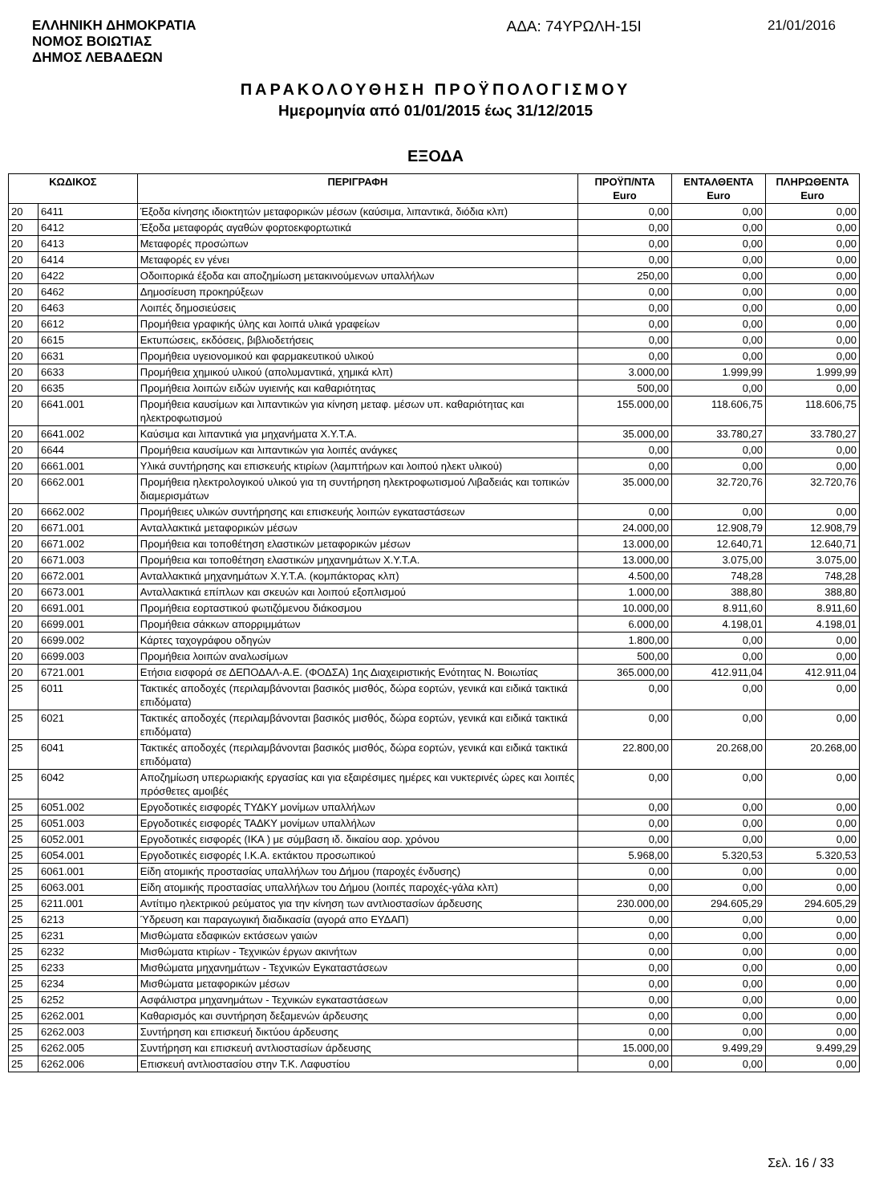ΕΛΛΗΝΙΚΗ ΔΗΜΟΚΡΑΤΙΑ
ΝΟΜΟΣ ΒΟΙΩΤΙΑΣ
ΔΗΜΟΣ ΛΕΒΑΔΕΩΝ
ΑΔΑ: 74ΥΡΩΛΗ-15Ι 21/01/2016
ΠΑΡΑΚΟΛΟΥΘΗΣΗ ΠΡΟΫΠΟΛΟΓΙΣΜΟΥ
Ημερομηνία από 01/01/2015 έως 31/12/2015
ΕΞΟΔΑ
| ΚΩΔΙΚΟΣ | | ΠΕΡΙΓΡΑΦΗ | ΠΡΟΫΠ/ΝΤΑ Euro | ΕΝΤΑΛΘΕΝΤΑ Euro | ΠΛΗΡΩΘΕΝΤΑ Euro |
| --- | --- | --- | --- | --- | --- |
| 20 | 6411 | Έξοδα κίνησης ιδιοκτητών μεταφορικών μέσων (καύσιμα, λιπαντικά, διόδια κλπ) | 0,00 | 0,00 | 0,00 |
| 20 | 6412 | Έξοδα μεταφοράς αγαθών φορτοεκφορτωτικά | 0,00 | 0,00 | 0,00 |
| 20 | 6413 | Μεταφορές προσώπων | 0,00 | 0,00 | 0,00 |
| 20 | 6414 | Μεταφορές εν γένει | 0,00 | 0,00 | 0,00 |
| 20 | 6422 | Οδοιπορικά έξοδα και αποζημίωση μετακινούμενων υπαλλήλων | 250,00 | 0,00 | 0,00 |
| 20 | 6462 | Δημοσίευση προκηρύξεων | 0,00 | 0,00 | 0,00 |
| 20 | 6463 | Λοιπές δημοσιεύσεις | 0,00 | 0,00 | 0,00 |
| 20 | 6612 | Προμήθεια γραφικής ύλης και λοιπά υλικά γραφείων | 0,00 | 0,00 | 0,00 |
| 20 | 6615 | Εκτυπώσεις, εκδόσεις, βιβλιοδετήσεις | 0,00 | 0,00 | 0,00 |
| 20 | 6631 | Προμήθεια υγειονομικού και φαρμακευτικού υλικού | 0,00 | 0,00 | 0,00 |
| 20 | 6633 | Προμήθεια χημικού υλικού (απολυμαντικά, χημικά κλπ) | 3.000,00 | 1.999,99 | 1.999,99 |
| 20 | 6635 | Προμήθεια λοιπών ειδών υγιεινής και καθαριότητας | 500,00 | 0,00 | 0,00 |
| 20 | 6641.001 | Προμήθεια καυσίμων και λιπαντικών για κίνηση μεταφ. μέσων υπ. καθαριότητας και ηλεκτροφωτισμού | 155.000,00 | 118.606,75 | 118.606,75 |
| 20 | 6641.002 | Καύσιμα και λιπαντικά για μηχανήματα Χ.Υ.Τ.Α. | 35.000,00 | 33.780,27 | 33.780,27 |
| 20 | 6644 | Προμήθεια καυσίμων και λιπαντικών για λοιπές ανάγκες | 0,00 | 0,00 | 0,00 |
| 20 | 6661.001 | Υλικά συντήρησης και επισκευής κτιρίων (λαμπτήρων και λοιπού ηλεκτ υλικού) | 0,00 | 0,00 | 0,00 |
| 20 | 6662.001 | Προμήθεια ηλεκτρολογικού υλικού για τη συντήρηση ηλεκτροφωτισμού Λιβαδειάς και τοπικών διαμερισμάτων | 35.000,00 | 32.720,76 | 32.720,76 |
| 20 | 6662.002 | Προμήθειες υλικών συντήρησης και επισκευής λοιπών εγκαταστάσεων | 0,00 | 0,00 | 0,00 |
| 20 | 6671.001 | Ανταλλακτικά μεταφορικών μέσων | 24.000,00 | 12.908,79 | 12.908,79 |
| 20 | 6671.002 | Προμήθεια και τοποθέτηση ελαστικών μεταφορικών μέσων | 13.000,00 | 12.640,71 | 12.640,71 |
| 20 | 6671.003 | Προμήθεια και τοποθέτηση ελαστικών μηχανημάτων Χ.Υ.Τ.Α. | 13.000,00 | 3.075,00 | 3.075,00 |
| 20 | 6672.001 | Ανταλλακτικά μηχανημάτων Χ.Υ.Τ.Α. (κομπάκτορας κλπ) | 4.500,00 | 748,28 | 748,28 |
| 20 | 6673.001 | Ανταλλακτικά επίπλων και σκευών και λοιπού εξοπλισμού | 1.000,00 | 388,80 | 388,80 |
| 20 | 6691.001 | Προμήθεια εορταστικού φωτιζόμενου διάκοσμου | 10.000,00 | 8.911,60 | 8.911,60 |
| 20 | 6699.001 | Προμήθεια σάκκων απορριμμάτων | 6.000,00 | 4.198,01 | 4.198,01 |
| 20 | 6699.002 | Κάρτες ταχογράφου οδηγών | 1.800,00 | 0,00 | 0,00 |
| 20 | 6699.003 | Προμήθεια λοιπών αναλωσίμων | 500,00 | 0,00 | 0,00 |
| 20 | 6721.001 | Ετήσια εισφορά σε ΔΕΠΟΔΑΛ-Α.Ε. (ΦΟΔΣΑ) 1ης Διαχειριστικής Ενότητας Ν. Βοιωτίας | 365.000,00 | 412.911,04 | 412.911,04 |
| 25 | 6011 | Τακτικές αποδοχές (περιλαμβάνονται βασικός μισθός, δώρα εορτών, γενικά και ειδικά τακτικά επιδόματα) | 0,00 | 0,00 | 0,00 |
| 25 | 6021 | Τακτικές αποδοχές (περιλαμβάνονται βασικός μισθός, δώρα εορτών, γενικά και ειδικά τακτικά επιδόματα) | 0,00 | 0,00 | 0,00 |
| 25 | 6041 | Τακτικές αποδοχές (περιλαμβάνονται βασικός μισθός, δώρα εορτών, γενικά και ειδικά τακτικά επιδόματα) | 22.800,00 | 20.268,00 | 20.268,00 |
| 25 | 6042 | Αποζημίωση υπερωριακής εργασίας και για εξαιρέσιμες ημέρες και νυκτερινές ώρες και λοιπές πρόσθετες αμοιβές | 0,00 | 0,00 | 0,00 |
| 25 | 6051.002 | Εργοδοτικές εισφορές ΤΥΔΚΥ μονίμων υπαλλήλων | 0,00 | 0,00 | 0,00 |
| 25 | 6051.003 | Εργοδοτικές εισφορές ΤΑΔΚΥ μονίμων υπαλλήλων | 0,00 | 0,00 | 0,00 |
| 25 | 6052.001 | Εργοδοτικές εισφορές (ΙΚΑ ) με σύμβαση ιδ. δικαίου αορ. χρόνου | 0,00 | 0,00 | 0,00 |
| 25 | 6054.001 | Εργοδοτικές εισφορές Ι.Κ.Α. εκτάκτου προσωπικού | 5.968,00 | 5.320,53 | 5.320,53 |
| 25 | 6061.001 | Είδη ατομικής προστασίας υπαλλήλων του Δήμου (παροχές ένδυσης) | 0,00 | 0,00 | 0,00 |
| 25 | 6063.001 | Είδη ατομικής προστασίας υπαλλήλων του Δήμου (λοιπές παροχές-γάλα κλπ) | 0,00 | 0,00 | 0,00 |
| 25 | 6211.001 | Αντίτιμο ηλεκτρικού ρεύματος για την κίνηση των αντλιοστασίων άρδευσης | 230.000,00 | 294.605,29 | 294.605,29 |
| 25 | 6213 | Ύδρευση και παραγωγική διαδικασία (αγορά απο ΕΥΔΑΠ) | 0,00 | 0,00 | 0,00 |
| 25 | 6231 | Μισθώματα εδαφικών εκτάσεων γαιών | 0,00 | 0,00 | 0,00 |
| 25 | 6232 | Μισθώματα κτιρίων - Τεχνικών έργων ακινήτων | 0,00 | 0,00 | 0,00 |
| 25 | 6233 | Μισθώματα μηχανημάτων - Τεχνικών Εγκαταστάσεων | 0,00 | 0,00 | 0,00 |
| 25 | 6234 | Μισθώματα μεταφορικών μέσων | 0,00 | 0,00 | 0,00 |
| 25 | 6252 | Ασφάλιστρα μηχανημάτων - Τεχνικών εγκαταστάσεων | 0,00 | 0,00 | 0,00 |
| 25 | 6262.001 | Καθαρισμός και συντήρηση δεξαμενών άρδευσης | 0,00 | 0,00 | 0,00 |
| 25 | 6262.003 | Συντήρηση και επισκευή δικτύου άρδευσης | 0,00 | 0,00 | 0,00 |
| 25 | 6262.005 | Συντήρηση και επισκευή αντλιοστασίων άρδευσης | 15.000,00 | 9.499,29 | 9.499,29 |
| 25 | 6262.006 | Επισκευή αντλιοστασίου στην Τ.Κ. Λαφυστίου | 0,00 | 0,00 | 0,00 |
Σελ. 16 / 33